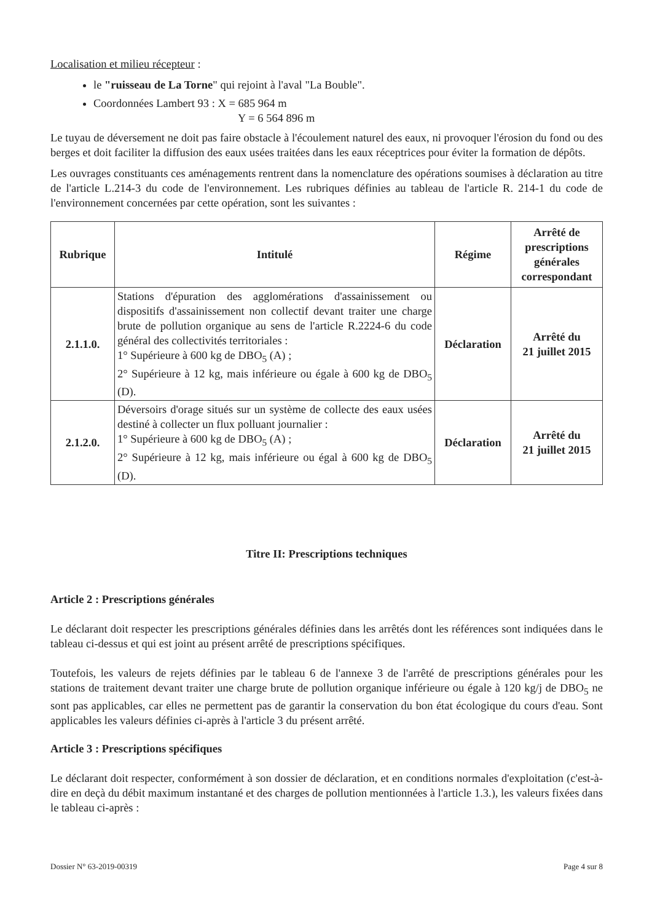Localisation et milieu récepteur :
le "ruisseau de La Torne" qui rejoint à l'aval "La Bouble".
Coordonnées Lambert 93 : X = 685 964 m
Y = 6 564 896 m
Le tuyau de déversement ne doit pas faire obstacle à l'écoulement naturel des eaux, ni provoquer l'érosion du fond ou des berges et doit faciliter la diffusion des eaux usées traitées dans les eaux réceptrices pour éviter la formation de dépôts.
Les ouvrages constituants ces aménagements rentrent dans la nomenclature des opérations soumises à déclaration au titre de l'article L.214-3 du code de l'environnement. Les rubriques définies au tableau de l'article R. 214-1 du code de l'environnement concernées par cette opération, sont les suivantes :
| Rubrique | Intitulé | Régime | Arrêté de prescriptions générales correspondant |
| --- | --- | --- | --- |
| 2.1.1.0. | Stations d'épuration des agglomérations d'assainissement ou dispositifs d'assainissement non collectif devant traiter une charge brute de pollution organique au sens de l'article R.2224-6 du code général des collectivités territoriales : 1° Supérieure à 600 kg de DBO<sub>5</sub> (A) ; 2° Supérieure à 12 kg, mais inférieure ou égale à 600 kg de DBO<sub>5</sub> (D). | Déclaration | Arrêté du 21 juillet 2015 |
| 2.1.2.0. | Déversoirs d'orage situés sur un système de collecte des eaux usées destiné à collecter un flux polluant journalier : 1° Supérieure à 600 kg de DBO<sub>5</sub> (A) ; 2° Supérieure à 12 kg, mais inférieure ou égal à 600 kg de DBO<sub>5</sub> (D). | Déclaration | Arrêté du 21 juillet 2015 |
Titre II: Prescriptions techniques
Article 2 : Prescriptions générales
Le déclarant doit respecter les prescriptions générales définies dans les arrêtés dont les références sont indiquées dans le tableau ci-dessus et qui est joint au présent arrêté de prescriptions spécifiques.
Toutefois, les valeurs de rejets définies par le tableau 6 de l'annexe 3 de l'arrêté de prescriptions générales pour les stations de traitement devant traiter une charge brute de pollution organique inférieure ou égale à 120 kg/j de DBO<sub>5</sub> ne sont pas applicables, car elles ne permettent pas de garantir la conservation du bon état écologique du cours d'eau. Sont applicables les valeurs définies ci-après à l'article 3 du présent arrêté.
Article 3 : Prescriptions spécifiques
Le déclarant doit respecter, conformément à son dossier de déclaration, et en conditions normales d'exploitation (c'est-à-dire en deçà du débit maximum instantané et des charges de pollution mentionnées à l'article 1.3.), les valeurs fixées dans le tableau ci-après :
Dossier N° 63-2019-00319 Page 4 sur 8